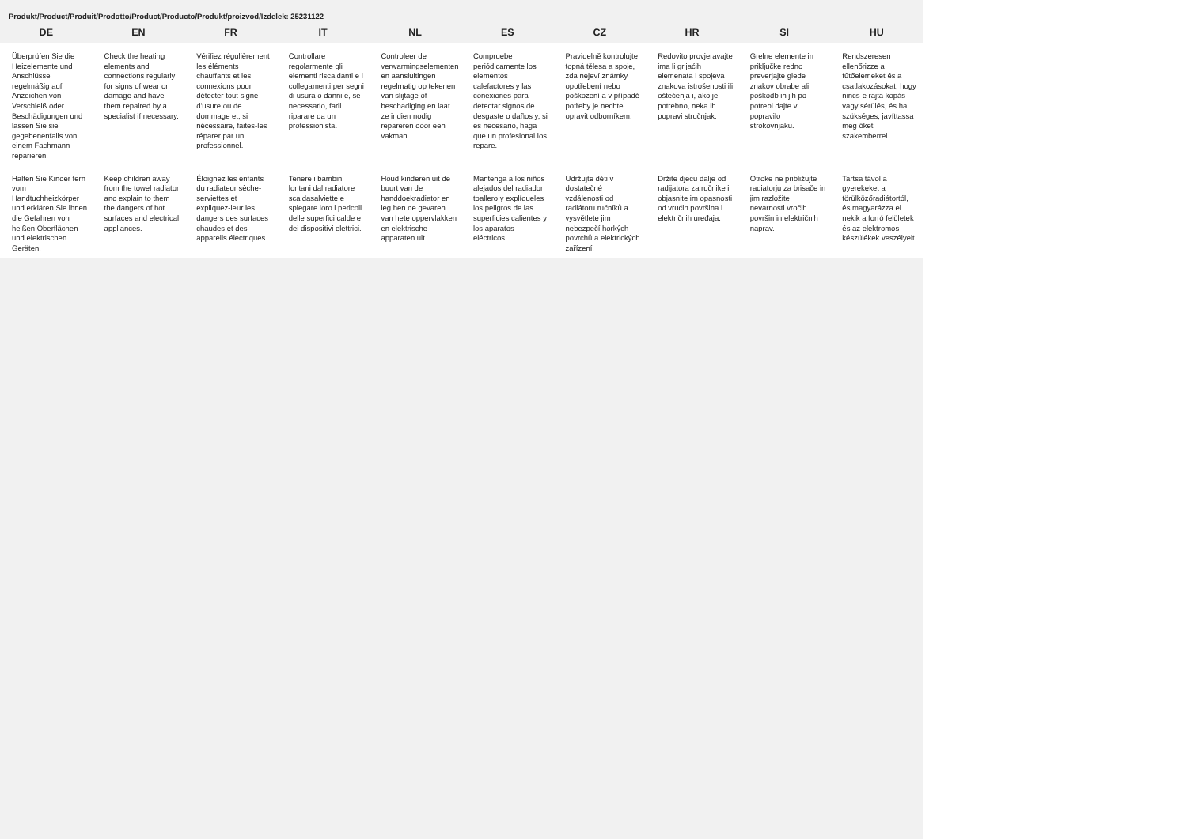Produkt/Product/Produit/Prodotto/Product/Producto/Produkt/proizvod/Izdelek: 25231122
| DE | EN | FR | IT | NL | ES | CZ | HR | SI | HU |
| --- | --- | --- | --- | --- | --- | --- | --- | --- | --- |
| Überprüfen Sie die Heizelemente und Anschlüsse regelmäßig auf Anzeichen von Verschleiß oder Beschädigungen und lassen Sie sie gegebenenfalls von einem Fachmann reparieren. | Check the heating elements and connections regularly for signs of wear or damage and have them repaired by a specialist if necessary. | Vérifiez régulièrement les éléments chauffants et les connexions pour détecter tout signe d'usure ou de dommage et, si nécessaire, faites-les réparer par un professionnel. | Controllare regolarmente gli elementi riscaldanti e i collegamenti per segni di usura o danni e, se necessario, farli riparare da un professionista. | Controleer de verwarmingselementen en aansluitingen regelmatig op tekenen van slijtage of beschadiging en laat ze indien nodig repareren door een vakman. | Compruebe periódicamente los elementos calefactores y las conexiones para detectar signos de desgaste o daños y, si es necesario, haga que un profesional los repare. | Pravidelně kontrolujte topná tělesa a spoje, zda nejeví známky opotřebení nebo poškození a v případě potřeby je nechte opravit odborníkem. | Redovito provjeravajte ima li grijaćih elemenata i spojeva znakova istrošenosti ili oštećenja i, ako je potrebno, neka ih popravi stručnjak. | Grelne elemente in priključke redno preverjajte glede znakov obrabe ali poškodb in jih po potrebi dajte v popravilo strokovnjaku. | Rendszeresen ellenőrizze a fűtőelemeket és a csatlakozásokat, hogy nincs-e rajta kopás vagy sérülés, és ha szükséges, javíttassa meg őket szakemberrel. |
| Halten Sie Kinder fern vom Handtuchheizkörper und erklären Sie ihnen die Gefahren von heißen Oberflächen und elektrischen Geräten. | Keep children away from the towel radiator and explain to them the dangers of hot surfaces and electrical appliances. | Éloignez les enfants du radiateur sèche-serviettes et expliquez-leur les dangers des surfaces chaudes et des appareils électriques. | Tenere i bambini lontani dal radiatore scaldasalviette e spiegare loro i pericoli delle superfici calde e dei dispositivi elettrici. | Houd kinderen uit de buurt van de handdoekradiator en leg hen de gevaren van hete oppervlakken en elektrische apparaten uit. | Mantenga a los niños alejados del radiador toallero y explíqueles los peligros de las superficies calientes y los aparatos eléctricos. | Udržujte děti v dostatečné vzdálenosti od radiátoru ručníků a vysvětlete jim nebezpečí horkých povrchů a elektrických zařízení. | Držite djecu dalje od radijatora za ručnike i objasnite im opasnosti od vrućih površina i električnih uređaja. | Otroke ne približujte radiatorju za brisače in jim razložite nevarnosti vročih površin in električnih naprav. | Tartsa távol a gyerekeket a törülközőradiátortól, és magyarázza el nekik a forró felületek és az elektromos készülékek veszélyeit. |